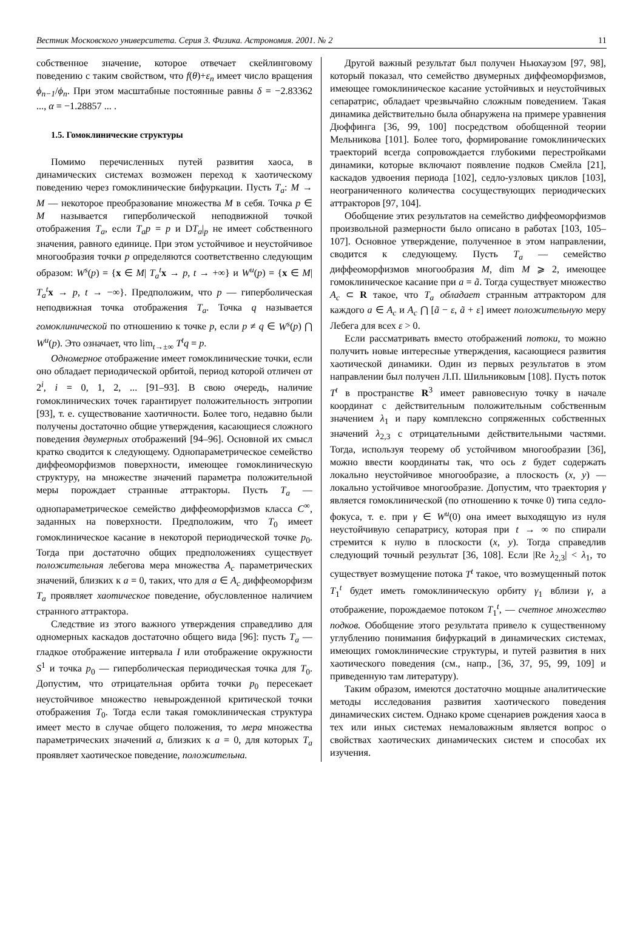Вестник Московского университета. Серия 3. Физика. Астрономия. 2001. № 2 11
собственное значение, которое отвечает скейлинговому поведению с таким свойством, что f(θ)+ε<sub>n</sub> имеет число вращения ϕ<sub>n−1</sub>/ϕ<sub>n</sub>. При этом масштабные постоянные равны δ = −2.83362 ..., α = −1.28857 ... .
1.5. Гомоклинические структуры
Помимо перечисленных путей развития хаоса, в динамических системах возможен переход к хаотическому поведению через гомоклинические бифуркации. Пусть T<sub>a</sub>: M → M — некоторое преобразование множества M в себя. Точка p ∈ M называется гиперболической неподвижной точкой отображения T<sub>a</sub>, если T<sub>a</sub>p = p и DT<sub>a</sub>|<sub>p</sub> не имеет собственного значения, равного единице. При этом устойчивое и неустойчивое многообразия точки p определяются соответственно следующим образом: W<sup>s</sup>(p) = {x ∈ M| T<sub>a</sub><sup>t</sup> x → p, t → +∞} и W<sup>u</sup>(p) = {x ∈ M| T<sub>a</sub><sup>t</sup> x → p, t → −∞}. Предположим, что p — гиперболическая неподвижная точка отображения T<sub>a</sub>. Точка q называется гомоклинической по отношению к точке p, если p ≠ q ∈ W<sup>s</sup>(p) ⋂ W<sup>u</sup>(p). Это означает, что lim<sub>t→±∞</sub> T<sup>t</sup>q = p.
Одномерное отображение имеет гомоклинические точки, если оно обладает периодической орбитой, период которой отличен от 2<sup>i</sup>, i = 0, 1, 2, ... [91–93]. В свою очередь, наличие гомоклинических точек гарантирует положительность энтропии [93], т. е. существование хаотичности. Более того, недавно были получены достаточно общие утверждения, касающиеся сложного поведения двумерных отображений [94–96]. Основной их смысл кратко сводится к следующему. Однопараметрическое семейство диффеоморфизмов поверхности, имеющее гомоклиническую структуру, на множестве значений параметра положительной меры порождает странные аттракторы. Пусть T<sub>a</sub> — однопараметрическое семейство диффеоморфизмов класса C<sup>∞</sup>, заданных на поверхности. Предположим, что T<sub>0</sub> имеет гомоклиническое касание в некоторой периодической точке p<sub>0</sub>. Тогда при достаточно общих предположениях существует положительная лебегова мера множества A<sub>c</sub> параметрических значений, близких к a = 0, таких, что для a ∈ A<sub>c</sub> диффеоморфизм T<sub>a</sub> проявляет хаотическое поведение, обусловленное наличием странного аттрактора.
Следствие из этого важного утверждения справедливо для одномерных каскадов достаточно общего вида [96]: пусть T<sub>a</sub> — гладкое отображение интервала I или отображение окружности S<sup>1</sup> и точка p<sub>0</sub> — гиперболическая периодическая точка для T<sub>0</sub>. Допустим, что отрицательная орбита точки p<sub>0</sub> пересекает неустойчивое множество невырожденной критической точки отображения T<sub>0</sub>. Тогда если такая гомоклиническая структура имеет место в случае общего положения, то мера множества параметрических значений a, близких к a = 0, для которых T<sub>a</sub> проявляет хаотическое поведение, положительна.
Другой важный результат был получен Ньюхаузом [97, 98], который показал, что семейство двумерных диффеоморфизмов, имеющее гомоклиническое касание устойчивых и неустойчивых сепаратрис, обладает чрезвычайно сложным поведением. Такая динамика действительно была обнаружена на примере уравнения Дюффинга [36, 99, 100] посредством обобщенной теории Мельникова [101]. Более того, формирование гомоклинических траекторий всегда сопровождается глубокими перестройками динамики, которые включают появление подков Смейла [21], каскадов удвоения периода [102], седло-узловых циклов [103], неограниченного количества сосуществующих периодических аттракторов [97, 104].
Обобщение этих результатов на семейство диффеоморфизмов произвольной размерности было описано в работах [103, 105–107]. Основное утверждение, полученное в этом направлении, сводится к следующему. Пусть T<sub>a</sub> — семейство диффеоморфизмов многообразия M, dim M ⩾ 2, имеющее гомоклиническое касание при a = ã. Тогда существует множество A<sub>c</sub> ⊂ R такое, что T<sub>a</sub> обладает странным аттрактором для каждого a ∈ A<sub>c</sub> и A<sub>c</sub> ⋂ [ã − ε, ã + ε] имеет положительную меру Лебега для всех ε > 0.
Если рассматривать вместо отображений потоки, то можно получить новые интересные утверждения, касающиеся развития хаотической динамики. Один из первых результатов в этом направлении был получен Л.П. Шильниковым [108]. Пусть поток T<sup>t</sup> в пространстве R<sup>3</sup> имеет равновесную точку в начале координат с действительным положительным собственным значением λ<sub>1</sub> и пару комплексно сопряженных собственных значений λ<sub>2,3</sub> с отрицательными действительными частями. Тогда, используя теорему об устойчивом многообразии [36], можно ввести координаты так, что ось z будет содержать локально неустойчивое многообразие, а плоскость (x, y) — локально устойчивое многообразие. Допустим, что траектория γ является гомоклинической (по отношению к точке 0) типа седло-фокуса, т. е. при γ ∈ W<sup>u</sup>(0) она имеет выходящую из нуля неустойчивую сепаратрису, которая при t → ∞ по спирали стремится к нулю в плоскости (x, y). Тогда справедлив следующий точный результат [36, 108]. Если |Re λ<sub>2,3</sub>| < λ<sub>1</sub>, то существует возмущение потока T<sup>t</sup> такое, что возмущенный поток T<sub>1</sub><sup>t</sup> будет иметь гомоклиническую орбиту γ<sub>1</sub> вблизи γ, а отображение, порождаемое потоком T<sub>1</sub><sup>t</sup>, — счетное множество подков. Обобщение этого результата привело к существенному углублению понимания бифуркаций в динамических системах, имеющих гомоклинические структуры, и путей развития в них хаотического поведения (см., напр., [36, 37, 95, 99, 109] и приведенную там литературу).
Таким образом, имеются достаточно мощные аналитические методы исследования развития хаотического поведения динамических систем. Однако кроме сценариев рождения хаоса в тех или иных системах немаловажным является вопрос о свойствах хаотических динамических систем и способах их изучения.